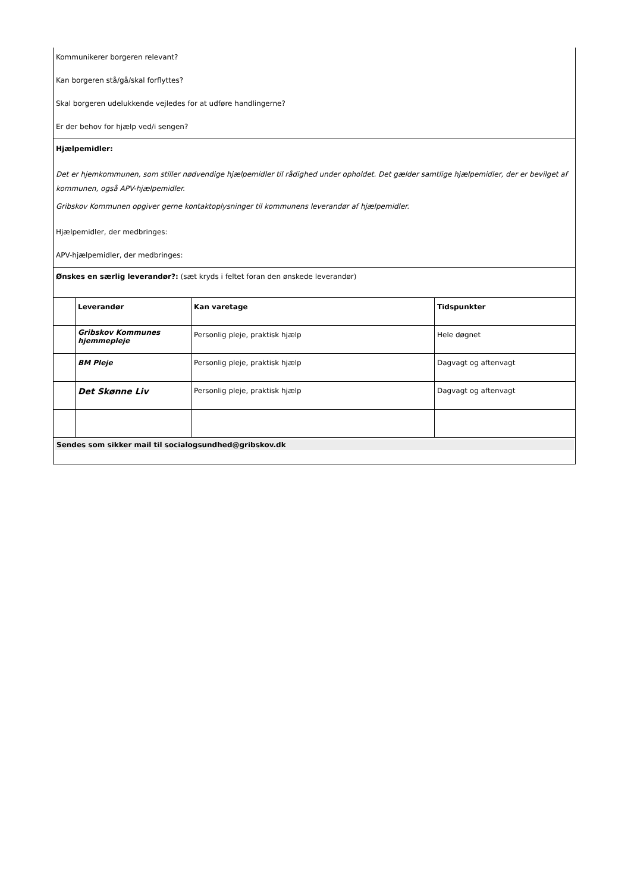| Kommunikerer borgeren relevant? Kan borgeren stå/gå/skal forflyttes? Skal borgeren udelukkende vejledes for at udføre handlingerne? Er der behov for hjælp ved/i sengen? | | | |
| Hjælpemidler: Det er hjemkommunen, som stiller nødvendige hjælpemidler til rådighed under opholdet. Det gælder samtlige hjælpemidler, der er bevilget af kommunen, også APV-hjælpemidler. Gribskov Kommunen opgiver gerne kontaktoplysninger til kommunens leverandør af hjælpemidler. Hjælpemidler, der medbringes: APV-hjælpemidler, der medbringes: | | | |
| Ønskes en særlig leverandør?: (sæt kryds i feltet foran den ønskede leverandør) | | | |
| | Leverandør | Kan varetage | Tidspunkter |
| | Gribskov Kommunes hjemmepleje | Personlig pleje, praktisk hjælp | Hele døgnet |
| | BM Pleje | Personlig pleje, praktisk hjælp | Dagvagt og aftenvagt |
| | Det Skønne Liv | Personlig pleje, praktisk hjælp | Dagvagt og aftenvagt |
| Sendes som sikker mail til socialogsundhed@gribskov.dk | | | |